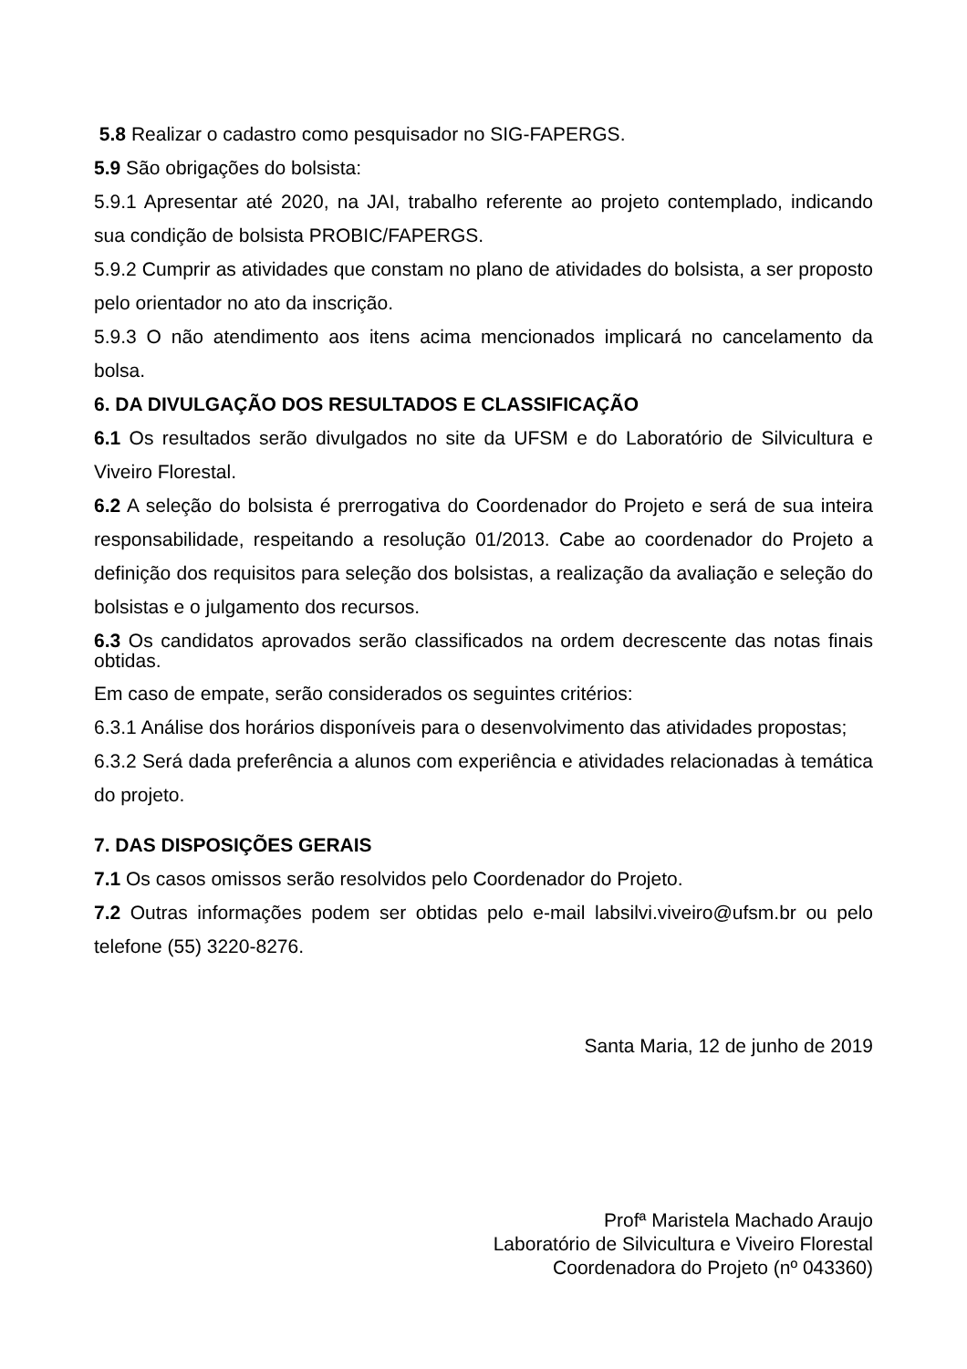5.8 Realizar o cadastro como pesquisador no SIG-FAPERGS.
5.9 São obrigações do bolsista:
5.9.1 Apresentar até 2020, na JAI, trabalho referente ao projeto contemplado, indicando sua condição de bolsista PROBIC/FAPERGS.
5.9.2 Cumprir as atividades que constam no plano de atividades do bolsista, a ser proposto pelo orientador no ato da inscrição.
5.9.3 O não atendimento aos itens acima mencionados implicará no cancelamento da bolsa.
6. DA DIVULGAÇÃO DOS RESULTADOS E CLASSIFICAÇÃO
6.1 Os resultados serão divulgados no site da UFSM e do Laboratório de Silvicultura e Viveiro Florestal.
6.2 A seleção do bolsista é prerrogativa do Coordenador do Projeto e será de sua inteira responsabilidade, respeitando a resolução 01/2013. Cabe ao coordenador do Projeto a definição dos requisitos para seleção dos bolsistas, a realização da avaliação e seleção do bolsistas e o julgamento dos recursos.
6.3 Os candidatos aprovados serão classificados na ordem decrescente das notas finais obtidas.
Em caso de empate, serão considerados os seguintes critérios:
6.3.1 Análise dos horários disponíveis para o desenvolvimento das atividades propostas;
6.3.2 Será dada preferência a alunos com experiência e atividades relacionadas à temática do projeto.
7. DAS DISPOSIÇÕES GERAIS
7.1 Os casos omissos serão resolvidos pelo Coordenador do Projeto.
7.2 Outras informações podem ser obtidas pelo e-mail labsilvi.viveiro@ufsm.br ou pelo telefone (55) 3220-8276.
Santa Maria, 12 de junho de 2019
Profª Maristela Machado Araujo
Laboratório de Silvicultura e Viveiro Florestal
Coordenadora do Projeto (nº 043360)